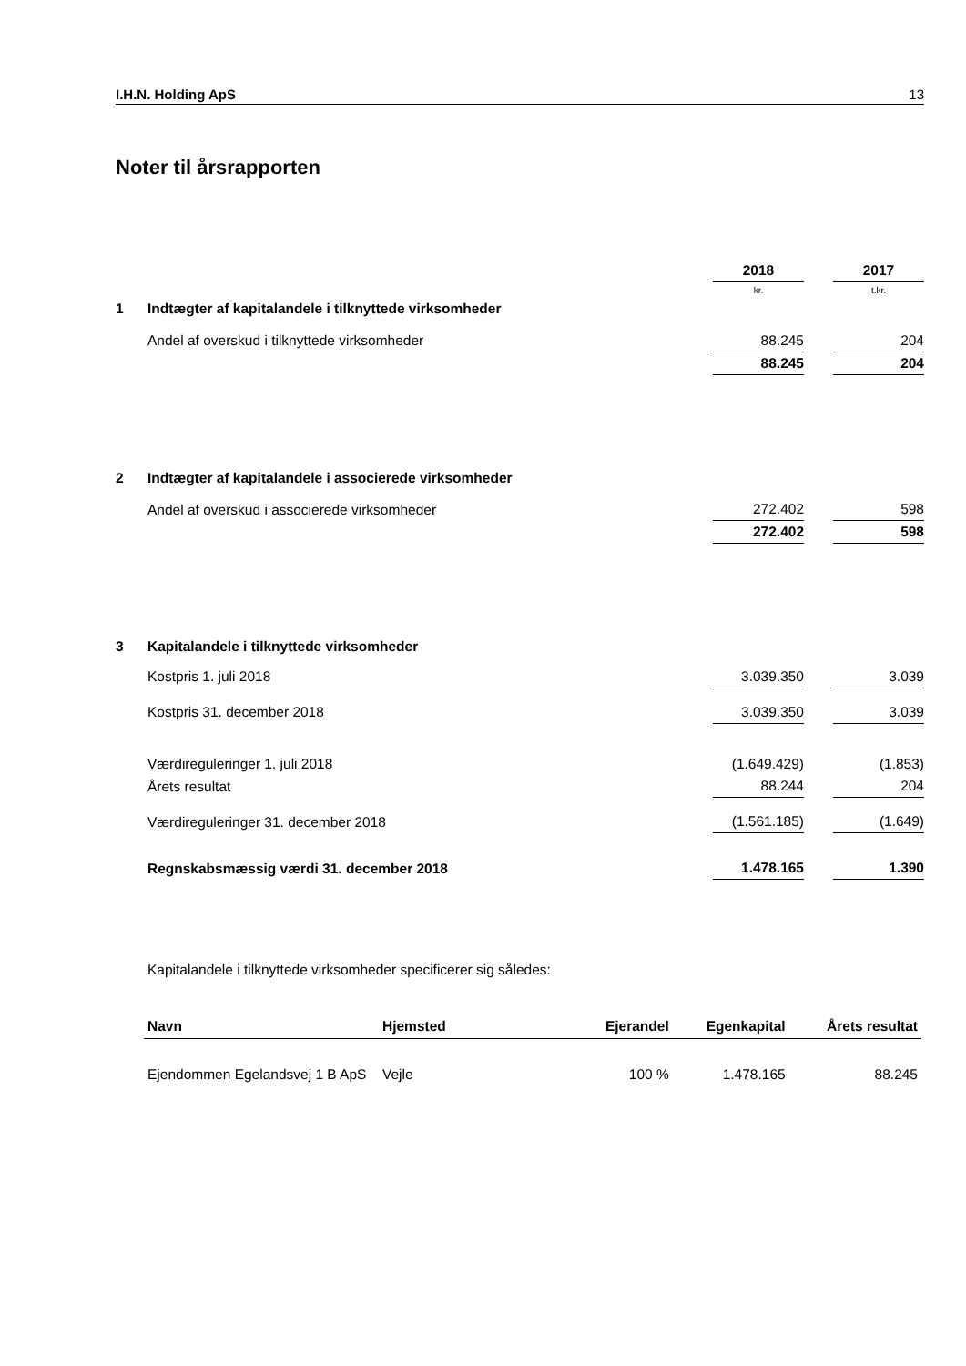I.H.N. Holding ApS 13
Noter til årsrapporten
| | | 2018 | | 2017 |
| | | kr. | | t.kr. |
| 1 | Indtægter af kapitalandele i tilknyttede virksomheder | | | |
| | Andel af overskud i tilknyttede virksomheder | 88.245 | | 204 |
| | | 88.245 | | 204 |
| 2 | Indtægter af kapitalandele i associerede virksomheder | | | |
| | Andel af overskud i associerede virksomheder | 272.402 | | 598 |
| | | 272.402 | | 598 |
| 3 | Kapitalandele i tilknyttede virksomheder | | | |
| | Kostpris 1. juli 2018 | 3.039.350 | | 3.039 |
| | Kostpris 31. december 2018 | 3.039.350 | | 3.039 |
| | Værdireguleringer 1. juli 2018 | (1.649.429) | | (1.853) |
| | Årets resultat | 88.244 | | 204 |
| | Værdireguleringer 31. december 2018 | (1.561.185) | | (1.649) |
| | Regnskabsmæssig værdi 31. december 2018 | 1.478.165 | | 1.390 |
Kapitalandele i tilknyttede virksomheder specificerer sig således:
| Navn | Hjemsted | Ejerandel | Egenkapital | Årets resultat |
| --- | --- | --- | --- | --- |
| Ejendommen Egelandsvej 1 B ApS | Vejle | 100 % | 1.478.165 | 88.245 |